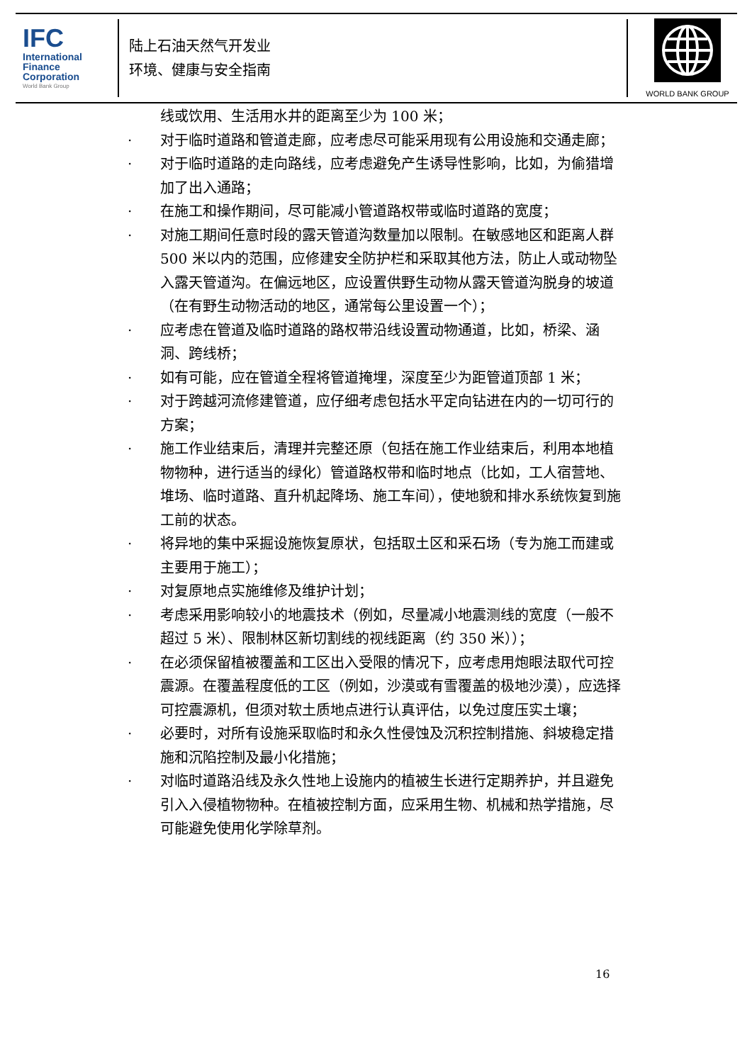IFC
International
Finance
Corporation
World Bank Group
陆上石油天然气开发业
环境、健康与安全指南
WORLD BANK GROUP
线或饮用、生活用水井的距离至少为 100 米；
· 对于临时道路和管道走廊，应考虑尽可能采用现有公用设施和交通走廊；
· 对于临时道路的走向路线，应考虑避免产生诱导性影响，比如，为偷猎增加了出入通路；
· 在施工和操作期间，尽可能减小管道路权带或临时道路的宽度；
· 对施工期间任意时段的露天管道沟数量加以限制。在敏感地区和距离人群 500 米以内的范围，应修建安全防护栏和采取其他方法，防止人或动物坠入露天管道沟。在偏远地区，应设置供野生动物从露天管道沟脱身的坡道（在有野生动物活动的地区，通常每公里设置一个）；
· 应考虑在管道及临时道路的路权带沿线设置动物通道，比如，桥梁、涵洞、跨线桥；
· 如有可能，应在管道全程将管道掩埋，深度至少为距管道顶部 1 米；
· 对于跨越河流修建管道，应仔细考虑包括水平定向钻进在内的一切可行的方案；
· 施工作业结束后，清理并完整还原（包括在施工作业结束后，利用本地植物物种，进行适当的绿化）管道路权带和临时地点（比如，工人宿营地、堆场、临时道路、直升机起降场、施工车间），使地貌和排水系统恢复到施工前的状态。
· 将异地的集中采掘设施恢复原状，包括取土区和采石场（专为施工而建或主要用于施工）；
· 对复原地点实施维修及维护计划；
· 考虑采用影响较小的地震技术（例如，尽量减小地震测线的宽度（一般不超过 5 米）、限制林区新切割线的视线距离（约 350 米））；
· 在必须保留植被覆盖和工区出入受限的情况下，应考虑用炮眼法取代可控震源。在覆盖程度低的工区（例如，沙漠或有雪覆盖的极地沙漠），应选择可控震源机，但须对软土质地点进行认真评估，以免过度压实土壤；
· 必要时，对所有设施采取临时和永久性侵蚀及沉积控制措施、斜坡稳定措施和沉陷控制及最小化措施；
· 对临时道路沿线及永久性地上设施内的植被生长进行定期养护，并且避免引入入侵植物物种。在植被控制方面，应采用生物、机械和热学措施，尽可能避免使用化学除草剂。
16